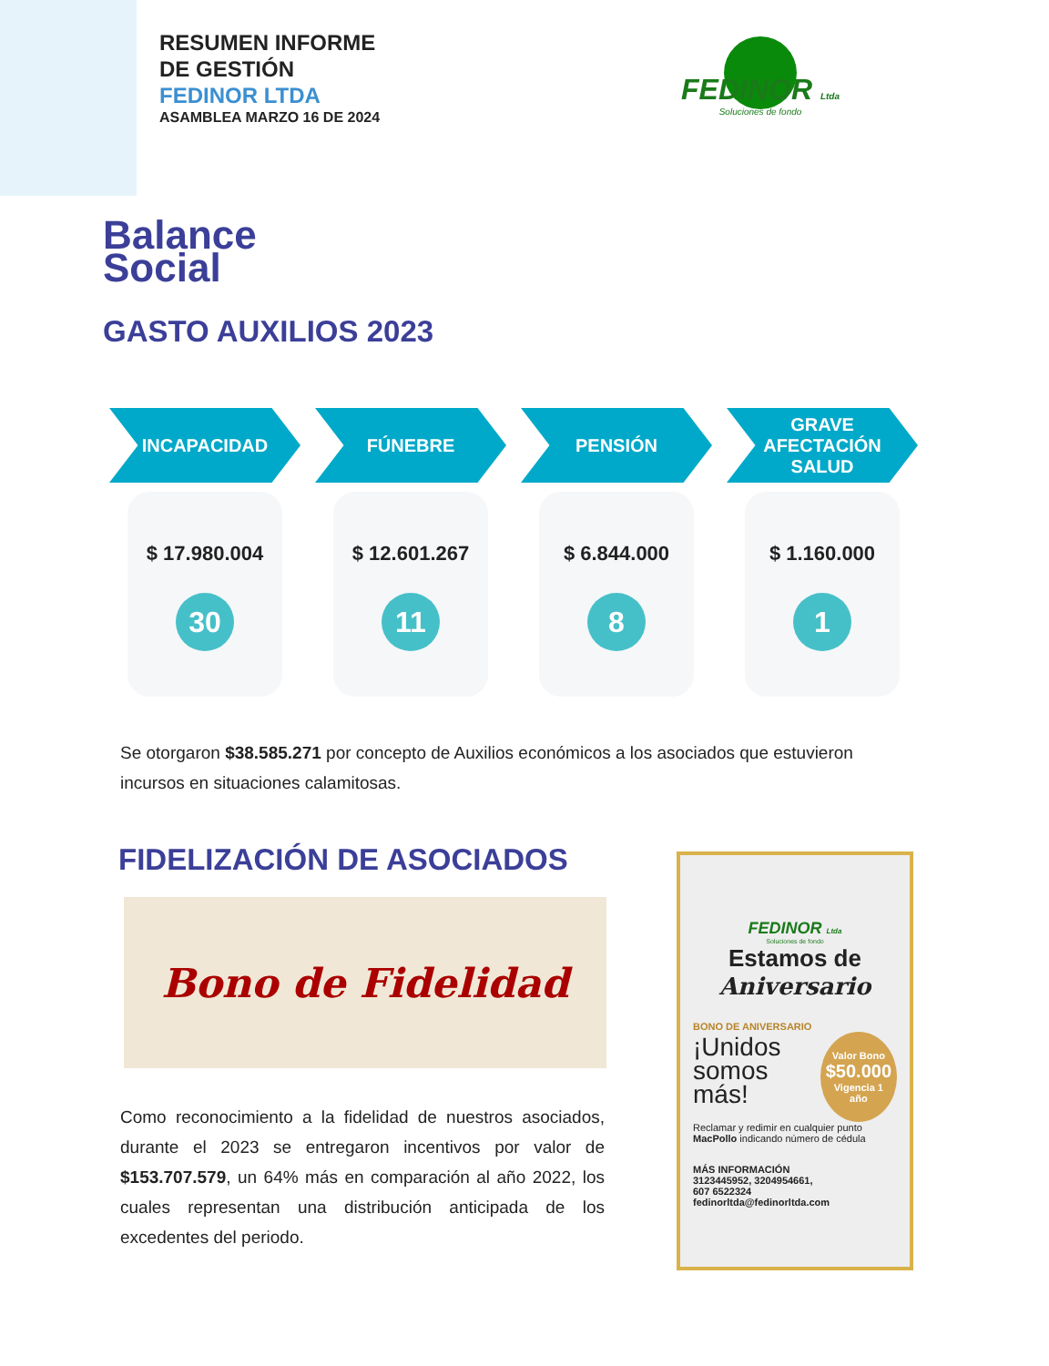RESUMEN INFORME
DE GESTIÓN
FEDINOR LTDA
ASAMBLEA MARZO 16 DE 2024
FEDINOR Ltda
Soluciones de fondo
Balance
Social
GASTO AUXILIOS 2023
INCAPACIDAD
$ 17.980.004
30
FÚNEBRE
$ 12.601.267
11
PENSIÓN
$ 6.844.000
8
GRAVE
AFECTACIÓN
SALUD
$ 1.160.000
1
Se otorgaron $38.585.271 por concepto de Auxilios económicos a los asociados que estuvieron incursos en situaciones calamitosas.
FIDELIZACIÓN DE ASOCIADOS
Bono de Fidelidad
Como reconocimiento a la fidelidad de nuestros asociados, durante el 2023 se entregaron incentivos por valor de $153.707.579, un 64% más en comparación al año 2022, los cuales representan una distribución anticipada de los excedentes del periodo.
FEDINOR Ltda
Soluciones de fondo
Estamos de
Aniversario
BONO DE ANIVERSARIO
¡Unidos somos más!
Valor Bono
$50.000
Vigencia 1 año
Reclamar y redimir en cualquier punto MacPollo indicando número de cédula
MÁS INFORMACIÓN
3123445952, 3204954661,
607 6522324
fedinorltda@fedinorltda.com